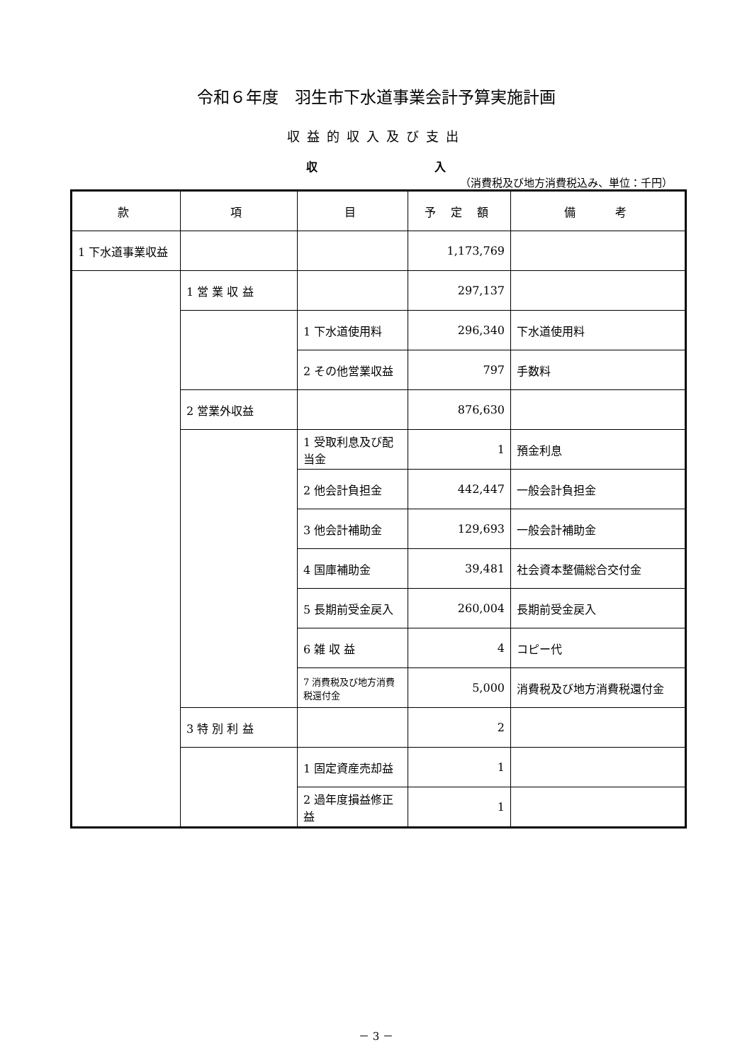令和６年度　羽生市下水道事業会計予算実施計画
収益的収入及び支出
収 入
（消費税及び地方消費税込み、単位：千円）
| 款 | 項 | 目 | 予 定 額 | 備 考 |
| --- | --- | --- | --- | --- |
| 1 下水道事業収益 | | | 1,173,769 | |
| | 1 営 業 収 益 | | 297,137 | |
| | | 1 下水道使用料 | 296,340 | 下水道使用料 |
| | | 2 その他営業収益 | 797 | 手数料 |
| | 2 営業外収益 | | 876,630 | |
| | | 1 受取利息及び配当金 | 1 | 預金利息 |
| | | 2 他会計負担金 | 442,447 | 一般会計負担金 |
| | | 3 他会計補助金 | 129,693 | 一般会計補助金 |
| | | 4 国庫補助金 | 39,481 | 社会資本整備総合交付金 |
| | | 5 長期前受金戻入 | 260,004 | 長期前受金戻入 |
| | | 6 雑 収 益 | 4 | コピー代 |
| | | 7 消費税及び地方消費税還付金 | 5,000 | 消費税及び地方消費税還付金 |
| | 3 特 別 利 益 | | 2 | |
| | | 1 固定資産売却益 | 1 | |
| | | 2 過年度損益修正益 | 1 | |
－ 3 －